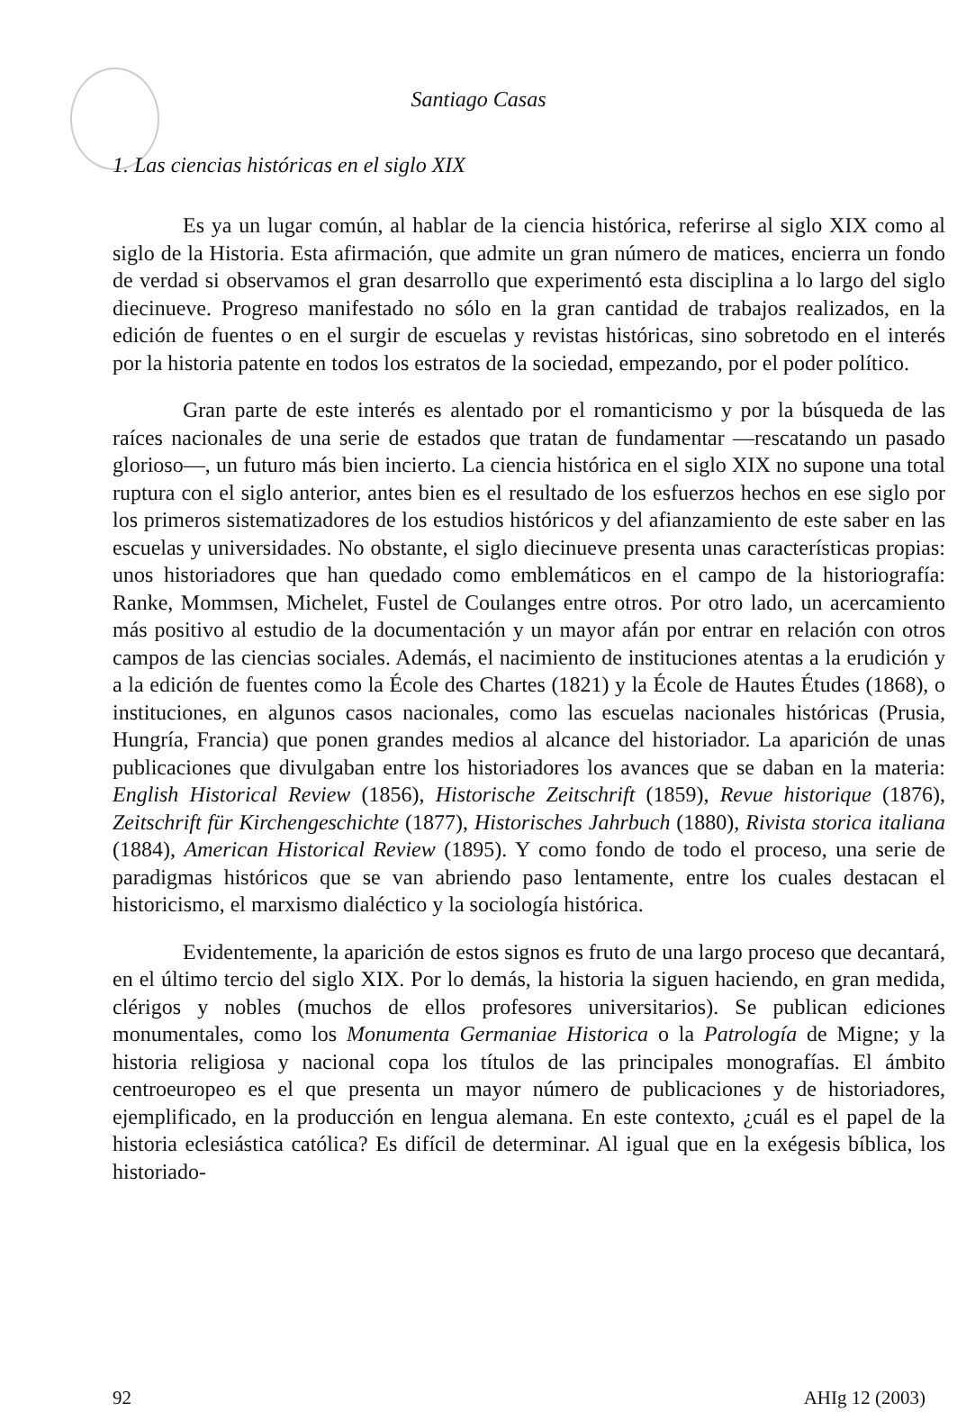Santiago Casas
1. Las ciencias históricas en el siglo XIX
Es ya un lugar común, al hablar de la ciencia histórica, referirse al siglo XIX como al siglo de la Historia. Esta afirmación, que admite un gran número de matices, encierra un fondo de verdad si observamos el gran desarrollo que experimentó esta disciplina a lo largo del siglo diecinueve. Progreso manifestado no sólo en la gran cantidad de trabajos realizados, en la edición de fuentes o en el surgir de escuelas y revistas históricas, sino sobretodo en el interés por la historia patente en todos los estratos de la sociedad, empezando, por el poder político.
Gran parte de este interés es alentado por el romanticismo y por la búsqueda de las raíces nacionales de una serie de estados que tratan de fundamentar —rescatando un pasado glorioso—, un futuro más bien incierto. La ciencia histórica en el siglo XIX no supone una total ruptura con el siglo anterior, antes bien es el resultado de los esfuerzos hechos en ese siglo por los primeros sistematizadores de los estudios históricos y del afianzamiento de este saber en las escuelas y universidades. No obstante, el siglo diecinueve presenta unas características propias: unos historiadores que han quedado como emblemáticos en el campo de la historiografía: Ranke, Mommsen, Michelet, Fustel de Coulanges entre otros. Por otro lado, un acercamiento más positivo al estudio de la documentación y un mayor afán por entrar en relación con otros campos de las ciencias sociales. Además, el nacimiento de instituciones atentas a la erudición y a la edición de fuentes como la École des Chartes (1821) y la École de Hautes Études (1868), o instituciones, en algunos casos nacionales, como las escuelas nacionales históricas (Prusia, Hungría, Francia) que ponen grandes medios al alcance del historiador. La aparición de unas publicaciones que divulgaban entre los historiadores los avances que se daban en la materia: English Historical Review (1856), Historische Zeitschrift (1859), Revue historique (1876), Zeitschrift für Kirchengeschichte (1877), Historisches Jahrbuch (1880), Rivista storica italiana (1884), American Historical Review (1895). Y como fondo de todo el proceso, una serie de paradigmas históricos que se van abriendo paso lentamente, entre los cuales destacan el historicismo, el marxismo dialéctico y la sociología histórica.
Evidentemente, la aparición de estos signos es fruto de una largo proceso que decantará, en el último tercio del siglo XIX. Por lo demás, la historia la siguen haciendo, en gran medida, clérigos y nobles (muchos de ellos profesores universitarios). Se publican ediciones monumentales, como los Monumenta Germaniae Historica o la Patrología de Migne; y la historia religiosa y nacional copa los títulos de las principales monografías. El ámbito centroeuropeo es el que presenta un mayor número de publicaciones y de historiadores, ejemplificado, en la producción en lengua alemana. En este contexto, ¿cuál es el papel de la historia eclesiástica católica? Es difícil de determinar. Al igual que en la exégesis bíblica, los historiado-
92 AHIg 12 (2003)